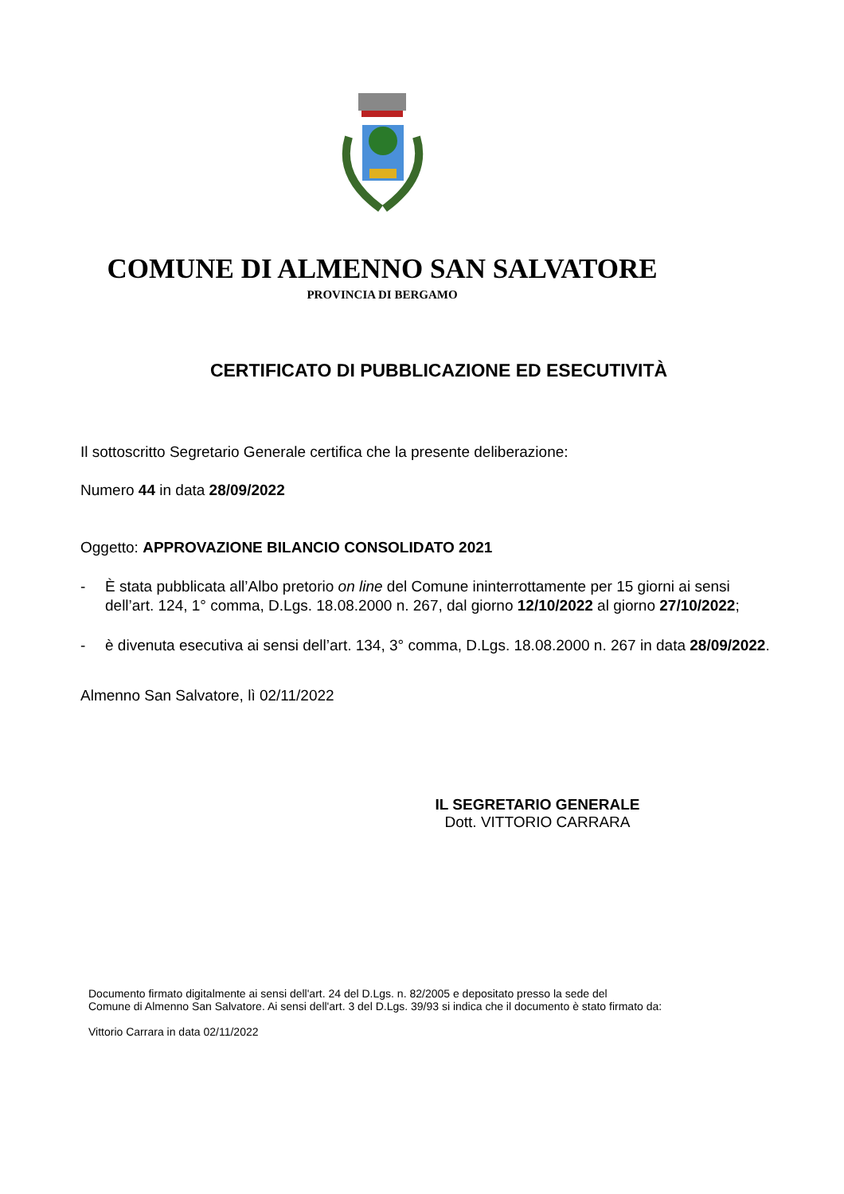COMUNE DI ALMENNO SAN SALVATORE
PROVINCIA DI BERGAMO
CERTIFICATO DI PUBBLICAZIONE ED ESECUTIVITÀ
Il sottoscritto Segretario Generale certifica che la presente deliberazione:
Numero 44 in data 28/09/2022
Oggetto: APPROVAZIONE BILANCIO CONSOLIDATO 2021
- È stata pubblicata all’Albo pretorio on line del Comune ininterrottamente per 15 giorni ai sensi dell’art. 124, 1° comma, D.Lgs. 18.08.2000 n. 267, dal giorno 12/10/2022 al giorno 27/10/2022;
- è divenuta esecutiva ai sensi dell’art. 134, 3° comma, D.Lgs. 18.08.2000 n. 267 in data 28/09/2022.
Almenno San Salvatore, lì 02/11/2022
IL SEGRETARIO GENERALE
Dott. VITTORIO CARRARA
Documento firmato digitalmente ai sensi dell'art. 24 del D.Lgs. n. 82/2005 e depositato presso la sede del
Comune di Almenno San Salvatore. Ai sensi dell'art. 3 del D.Lgs. 39/93 si indica che il documento è stato firmato da:
Vittorio Carrara in data 02/11/2022